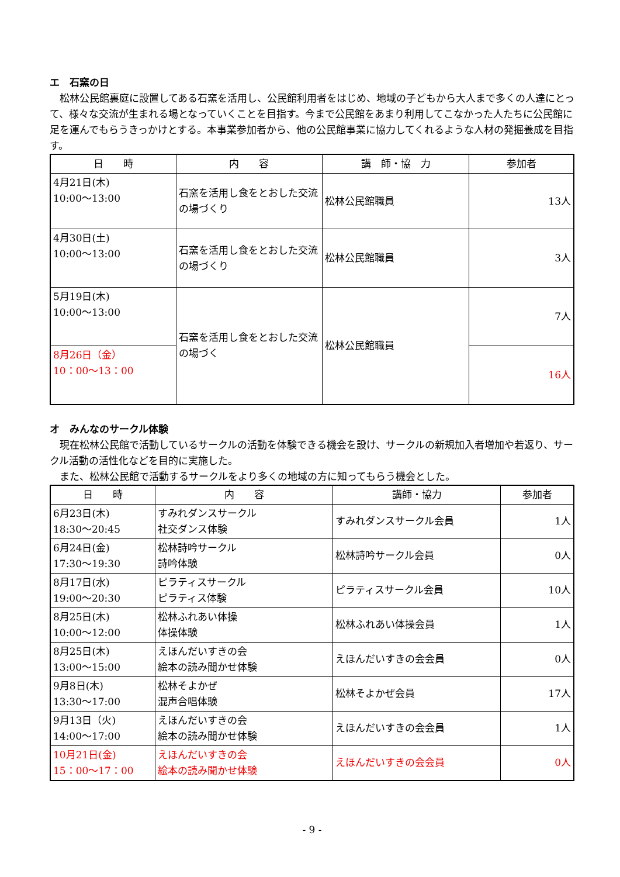エ　石窯の日
松林公民館裏庭に設置してある石窯を活用し、公民館利用者をはじめ、地域の子どもから大人まで多くの人達にとって、様々な交流が生まれる場となっていくことを目指す。今まで公民館をあまり利用してこなかった人たちに公民館に足を運んでもらうきっかけとする。本事業参加者から、他の公民館事業に協力してくれるような人材の発掘養成を目指す。
| 日 時 | 内 容 | 講 師・協 力 | 参加者 |
| --- | --- | --- | --- |
| 4月21日(木) 10:00～13:00 | 石窯を活用し食をとおした交流の場づくり | 松林公民館職員 | 13人 |
| 4月30日(土) 10:00～13:00 | 石窯を活用し食をとおした交流の場づくり | 松林公民館職員 | 3人 |
| 5月19日(木) 10:00～13:00 | 石窯を活用し食をとおした交流の場づく | 松林公民館職員 | 7人 |
| 8月26日（金） 10：00～13：00 | | | 16人 |
オ　みんなのサークル体験
現在松林公民館で活動しているサークルの活動を体験できる機会を設け、サークルの新規加入者増加や若返り、サークル活動の活性化などを目的に実施した。
また、松林公民館で活動するサークルをより多くの地域の方に知ってもらう機会とした。
| 日 時 | 内 容 | 講師・協力 | 参加者 |
| --- | --- | --- | --- |
| 6月23日(木) 18:30～20:45 | すみれダンスサークル 社交ダンス体験 | すみれダンスサークル会員 | 1人 |
| 6月24日(金) 17:30～19:30 | 松林詩吟サークル 詩吟体験 | 松林詩吟サークル会員 | 0人 |
| 8月17日(水) 19:00～20:30 | ピラティスサークル ピラティス体験 | ピラティスサークル会員 | 10人 |
| 8月25日(木) 10:00～12:00 | 松林ふれあい体操 体操体験 | 松林ふれあい体操会員 | 1人 |
| 8月25日(木) 13:00～15:00 | えほんだいすきの会 絵本の読み聞かせ体験 | えほんだいすきの会会員 | 0人 |
| 9月8日(木) 13:30～17:00 | 松林そよかぜ 混声合唱体験 | 松林そよかぜ会員 | 17人 |
| 9月13日（火) 14:00～17:00 | えほんだいすきの会 絵本の読み聞かせ体験 | えほんだいすきの会会員 | 1人 |
| 10月21日(金) 15：00～17：00 | えほんだいすきの会 絵本の読み聞かせ体験 | えほんだいすきの会会員 | 0人 |
- 9 -